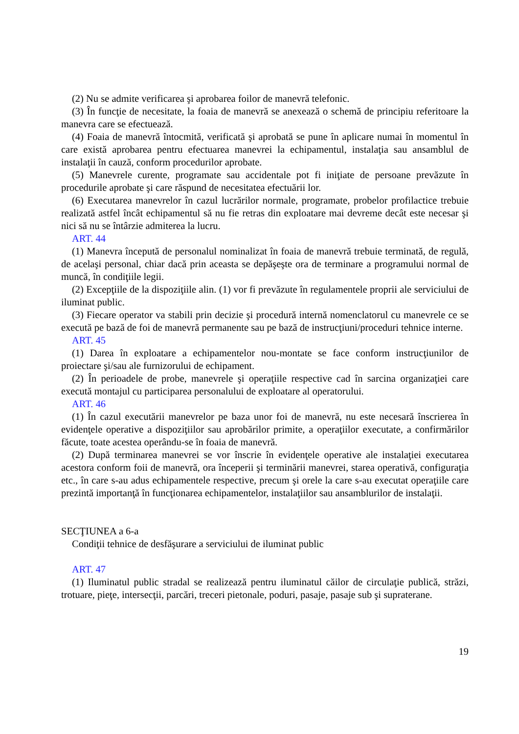(2) Nu se admite verificarea şi aprobarea foilor de manevră telefonic.
(3) În funcţie de necesitate, la foaia de manevră se anexează o schemă de principiu referitoare la manevra care se efectuează.
(4) Foaia de manevră întocmită, verificată şi aprobată se pune în aplicare numai în momentul în care există aprobarea pentru efectuarea manevrei la echipamentul, instalaţia sau ansamblul de instalaţii în cauză, conform procedurilor aprobate.
(5) Manevrele curente, programate sau accidentale pot fi iniţiate de persoane prevăzute în procedurile aprobate şi care răspund de necesitatea efectuării lor.
(6) Executarea manevrelor în cazul lucrărilor normale, programate, probelor profilactice trebuie realizată astfel încât echipamentul să nu fie retras din exploatare mai devreme decât este necesar şi nici să nu se întârzie admiterea la lucru.
ART. 44
(1) Manevra începută de personalul nominalizat în foaia de manevră trebuie terminată, de regulă, de acelaşi personal, chiar dacă prin aceasta se depăşeşte ora de terminare a programului normal de muncă, în condiţiile legii.
(2) Excepţiile de la dispoziţiile alin. (1) vor fi prevăzute în regulamentele proprii ale serviciului de iluminat public.
(3) Fiecare operator va stabili prin decizie şi procedură internă nomenclatorul cu manevrele ce se execută pe bază de foi de manevră permanente sau pe bază de instrucţiuni/proceduri tehnice interne.
ART. 45
(1) Darea în exploatare a echipamentelor nou-montate se face conform instrucţiunilor de proiectare şi/sau ale furnizorului de echipament.
(2) În perioadele de probe, manevrele şi operaţiile respective cad în sarcina organizaţiei care execută montajul cu participarea personalului de exploatare al operatorului.
ART. 46
(1) În cazul executării manevrelor pe baza unor foi de manevră, nu este necesară înscrierea în evidenţele operative a dispoziţiilor sau aprobărilor primite, a operaţiilor executate, a confirmărilor făcute, toate acestea operându-se în foaia de manevră.
(2) După terminarea manevrei se vor înscrie în evidenţele operative ale instalaţiei executarea acestora conform foii de manevră, ora începerii şi terminării manevrei, starea operativă, configuraţia etc., în care s-au adus echipamentele respective, precum şi orele la care s-au executat operaţiile care prezintă importanţă în funcţionarea echipamentelor, instalaţiilor sau ansamblurilor de instalaţii.
SECŢIUNEA a 6-a
Condiţii tehnice de desfăşurare a serviciului de iluminat public
ART. 47
(1) Iluminatul public stradal se realizează pentru iluminatul căilor de circulaţie publică, străzi, trotuare, pieţe, intersecţii, parcări, treceri pietonale, poduri, pasaje, pasaje sub şi supraterane.
19